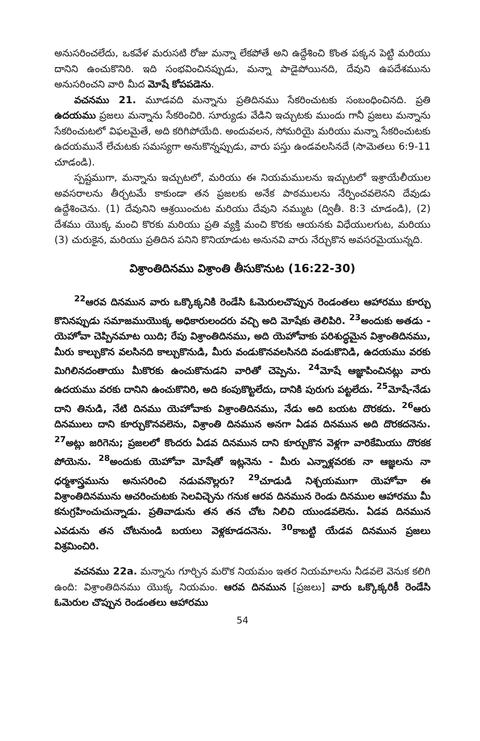అనుసరించలేదు, ఒకవేళ మరుసటి రోజు మన్నా లేకపోతే అని ఉద్దేశించి కొంత పక్కన పెట్టి మరియు దానిని ఉంచుకొనిరి. ఇది సంభవించినప్పుడు, మన్నా పాడైపోయినది, దేవుని ఉపదేశమును అనుసరించని వారి మీద మోషే కోపపడెను.
వచనము 21. మూడవది మన్నాను ప్రతిదినము సేకరించుటకు సంబంధించినది. ప్రతి ఉదయము ప్రజలు మన్నాను సేకరించిరి. సూర్యుడు వేడిని ఇచ్చుటకు ముందు గానీ ప్రజలు మన్నాను సేకరించుటలో విఫలమైతే, అది కరిగిపోయేది. అందువలన, సోమరియై మరియు మన్నా సేకరించుటకు ఉదయమునే లేచుటకు సమస్యగా అనుకొన్నప్పుడు, వారు పస్తు ఉండవలసినదే (సామెతలు 6:9-11 చూడండి).
స్పష్టముగా, మన్నాను ఇచ్చుటలో, మరియు ఈ నియమములను ఇచ్చుటలో ఇశ్రాయేలీయుల అవసరాలను తీర్చటమే కాకుండా తన ప్రజలకు అనేక పాఠములను నేర్పించవలెనని దేవుడు ఉద్దేశించెను. (1) దేవునిని ఆశ్రయించుట మరియు దేవుని నమ్ముట (ద్వితీ. 8:3 చూడండి), (2) దేశము యొక్క మంచి కొరకు మరియు ప్రతి వ్యక్తి మంచి కొరకు ఆయనకు విధేయులగుట, మరియు (3) చురుకైన, మరియు ప్రతిదిన పనిని కొనియాడుట అనునవి వారు నేర్చుకొన అవసరమైయున్నది.
విశ్రాంతిదినము విశ్రాంతి తీసుకొనుట (16:22-30)
<sup>22</sup> ఆరవ దినమున వారు ఒక్కొక్కనికి రెండేసి ఓమెరులచొప్పున రెండంతలు ఆహారము కూర్చు కొనినప్పుడు సమాజముయొక్క అధికారులందరు వచ్చి అది మోషేకు తెలిపిరి. <sup>23</sup>అందుకు అతడు - యెహోవా చెప్పినమాట యిది; రేపు విశ్రాంతిదినము, అది యెహోవాకు పరిశుద్ధమైన విశ్రాంతిదినము, మీరు కాల్చుకొన వలసినది కాల్చుకొనుడి, మీరు వండుకొనవలసినది వండుకొనిడి, ఉదయము వరకు మిగిలినదంతాయు మీకొరకు ఉంచుకొనుడని వారితో చెప్పెను. <sup>24</sup>మోషే ఆజ్ఞాపించినట్లు వారు ఉదయము వరకు దానిని ఉంచుకొనిరి, అది కంపుకొట్టలేదు, దానికి పురుగు పట్టలేదు. <sup>25</sup>మోషే-నేడు దాని తినుడి, నేటి దినము యెహోవాకు విశ్రాంతిదినము, నేడు అది బయట దొరకదు. <sup>26</sup>ఆరు దినములు దాని కూర్చుకొనవలెను, విశ్రాంతి దినమున అనగా ఏడవ దినమున అది దొరకదనెను. <sup>27</sup>అట్లు జరిగెను; ప్రజలలో కొందరు ఏడవ దినమున దాని కూర్చుకొన వెళ్లగా వారికేమియు దొరకక పోయెను. <sup>28</sup>అందుకు యెహోవా మోషేతో ఇట్లనెను - మీరు ఎన్నాళ్లవరకు నా ఆజ్ఞలను నా ధర్మశాస్త్రమును అనుసరించి నడువనొల్లరు? <sup>29</sup>చూడుడి నిశ్చయముగా యెహోవా ఈ విశ్రాంతిదినమును ఆచరించుటకు సెలవిచ్చెను గనుక ఆరవ దినమున రెండు దినముల ఆహారము మీ కనుగ్రహించుచున్నాడు. ప్రతివాడును తన తన చోట నిలిచి యుండవలెను. ఏడవ దినమున ఎవడును తన చోటనుండి బయలు వెళ్లకూడదనెను. <sup>30</sup>కాబట్టి యేడవ దినమున ప్రజలు విశ్రమించిరి.
వచనము 22a. మన్నాను గూర్చిన మరొక నియమం ఇతర నియమాలను నీడవలె వెనుక కలిగి ఉంది: విశ్రాంతిదినము యొక్క నియమం. ఆరవ దినమున [ప్రజలు] వారు ఒక్కొక్కరికీ రెండేసి ఓమెరుల చొప్పున రెండంతలు ఆహారము
54